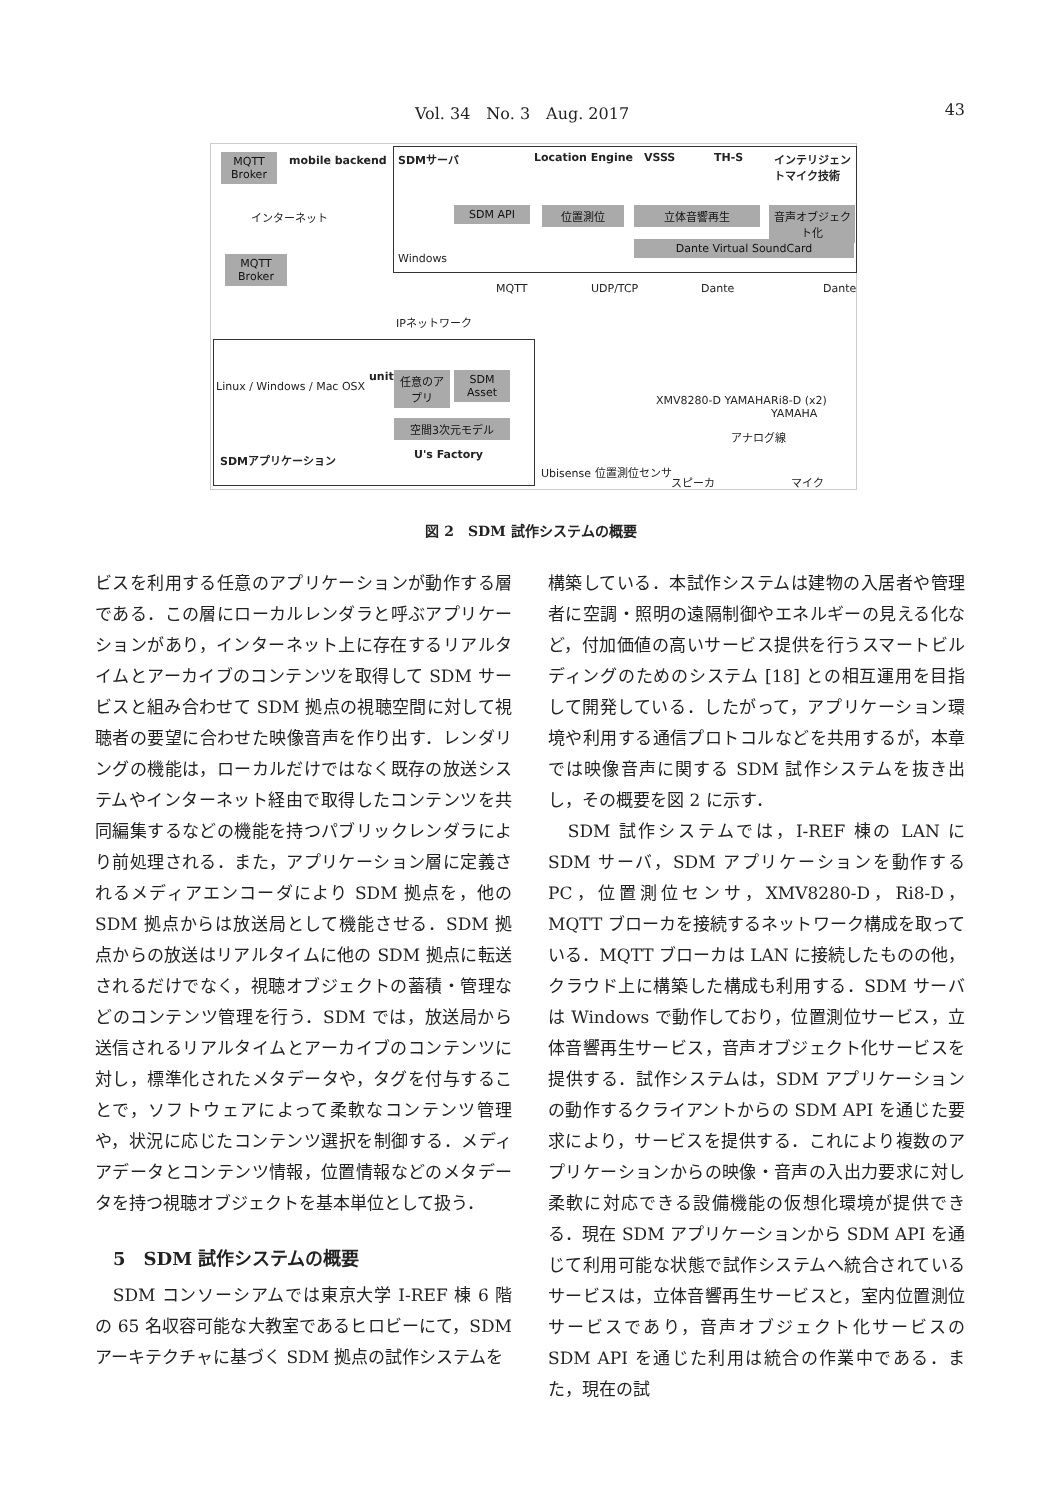Vol. 34　No. 3　Aug. 2017 43
MQTT Broker
mobile backend
インターネット
MQTT Broker
IPネットワーク
SDMサーバ Location Engine VSSS TH-S インテリジェントマイク技術
SDM API 位置測位 立体音響再生
音声オブジェクト化
Dante Virtual SoundCard
Windows
MQTT UDP/TCP Dante Dante
Linux / Windows / Mac OSX
unity
任意のアプリ
SDM Asset
空間3次元モデル
U's Factory SDMアプリケーション
XMV8280-D YAMAHA Ri8-D (x2) YAMAHA
アナログ線
Ubisense 位置測位センサ
スピーカ マイク
図 2　SDM 試作システムの概要
ビスを利用する任意のアプリケーションが動作する層である．この層にローカルレンダラと呼ぶアプリケーションがあり，インターネット上に存在するリアルタイムとアーカイブのコンテンツを取得して SDM サービスと組み合わせて SDM 拠点の視聴空間に対して視聴者の要望に合わせた映像音声を作り出す．レンダリングの機能は，ローカルだけではなく既存の放送システムやインターネット経由で取得したコンテンツを共同編集するなどの機能を持つパブリックレンダラにより前処理される．また，アプリケーション層に定義されるメディアエンコーダにより SDM 拠点を，他の SDM 拠点からは放送局として機能させる．SDM 拠点からの放送はリアルタイムに他の SDM 拠点に転送されるだけでなく，視聴オブジェクトの蓄積・管理などのコンテンツ管理を行う．SDM では，放送局から送信されるリアルタイムとアーカイブのコンテンツに対し，標準化されたメタデータや，タグを付与することで，ソフトウェアによって柔軟なコンテンツ管理や，状況に応じたコンテンツ選択を制御する．メディアデータとコンテンツ情報，位置情報などのメタデータを持つ視聴オブジェクトを基本単位として扱う．
5　SDM 試作システムの概要
　SDM コンソーシアムでは東京大学 I-REF 棟 6 階の 65 名収容可能な大教室であるヒロビーにて，SDM アーキテクチャに基づく SDM 拠点の試作システムを
構築している．本試作システムは建物の入居者や管理者に空調・照明の遠隔制御やエネルギーの見える化など，付加価値の高いサービス提供を行うスマートビルディングのためのシステム [18] との相互運用を目指して開発している．したがって，アプリケーション環境や利用する通信プロトコルなどを共用するが，本章では映像音声に関する SDM 試作システムを抜き出し，その概要を図 2 に示す．
　SDM 試作システムでは，I-REF 棟の LAN に SDM サーバ，SDM アプリケーションを動作する PC，位置測位センサ，XMV8280-D，Ri8-D，MQTT ブローカを接続するネットワーク構成を取っている．MQTT ブローカは LAN に接続したものの他，クラウド上に構築した構成も利用する．SDM サーバは Windows で動作しており，位置測位サービス，立体音響再生サービス，音声オブジェクト化サービスを提供する．試作システムは，SDM アプリケーションの動作するクライアントからの SDM API を通じた要求により，サービスを提供する．これにより複数のアプリケーションからの映像・音声の入出力要求に対し柔軟に対応できる設備機能の仮想化環境が提供できる．現在 SDM アプリケーションから SDM API を通じて利用可能な状態で試作システムへ統合されているサービスは，立体音響再生サービスと，室内位置測位サービスであり，音声オブジェクト化サービスの SDM API を通じた利用は統合の作業中である．また，現在の試